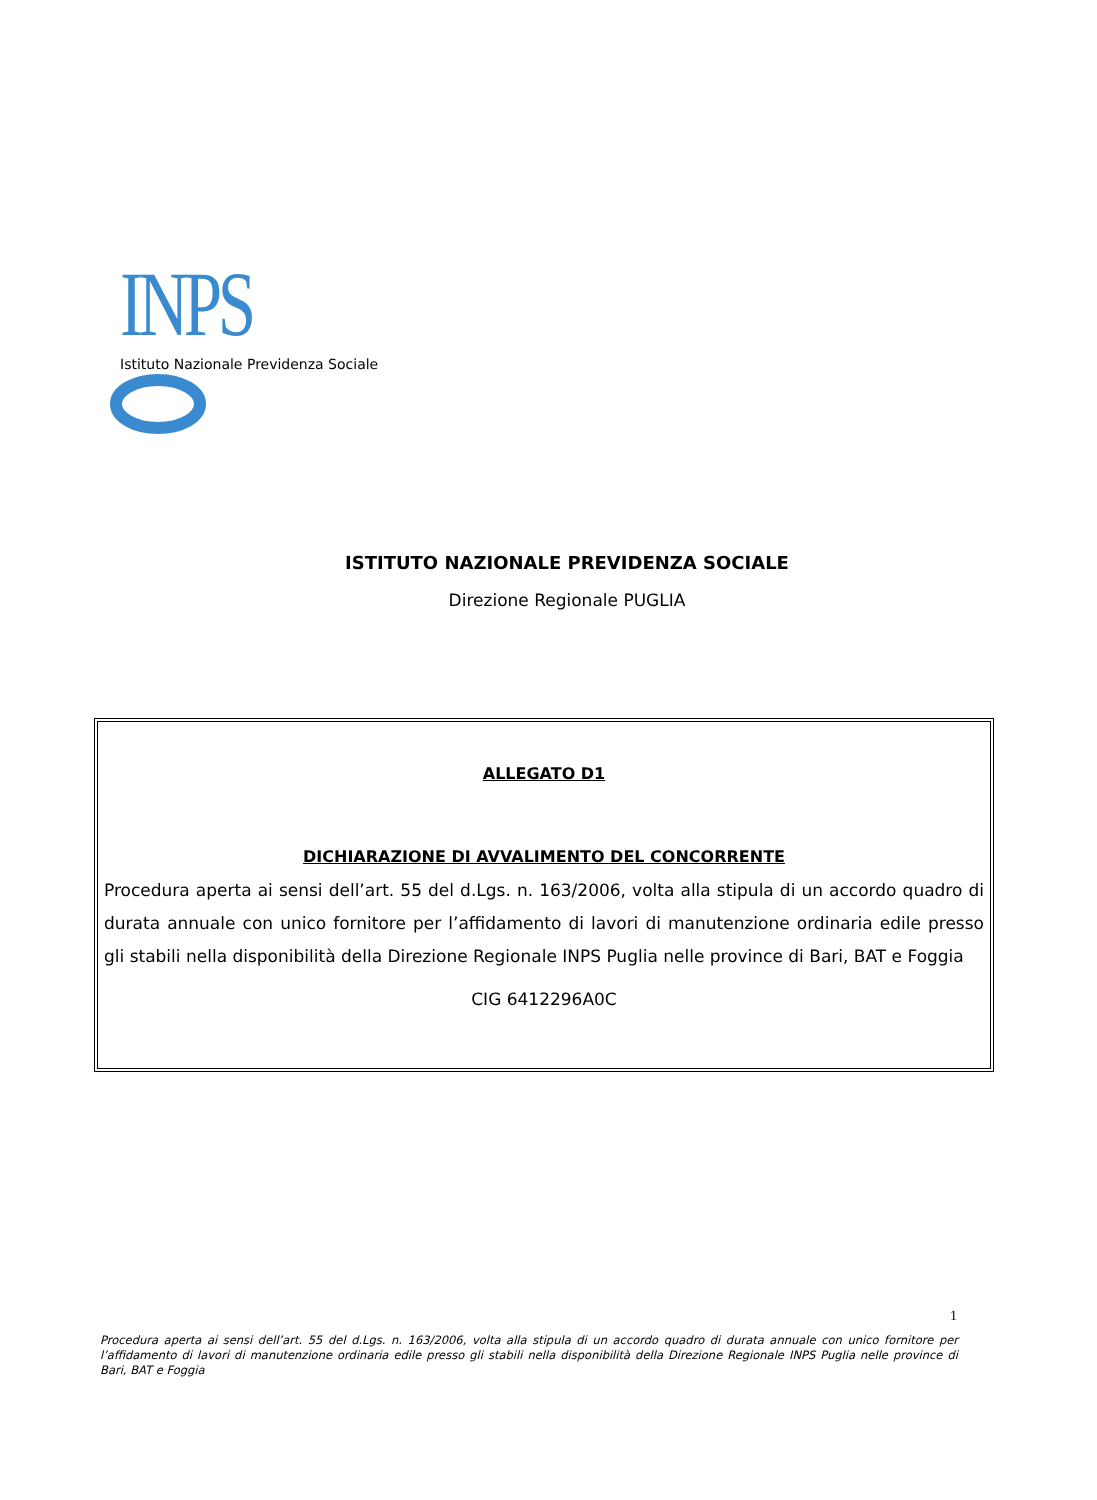INPS
Istituto Nazionale Previdenza Sociale
ISTITUTO NAZIONALE PREVIDENZA SOCIALE
Direzione Regionale PUGLIA
ALLEGATO D1
DICHIARAZIONE DI AVVALIMENTO DEL CONCORRENTE
Procedura aperta ai sensi dell’art. 55 del d.Lgs. n. 163/2006, volta alla stipula di un accordo quadro di durata annuale con unico fornitore per l’affidamento di lavori di manutenzione ordinaria edile presso gli stabili nella disponibilità della Direzione Regionale INPS Puglia nelle province di Bari, BAT e Foggia
CIG 6412296A0C
1
Procedura aperta ai sensi dell’art. 55 del d.Lgs. n. 163/2006, volta alla stipula di un accordo quadro di durata annuale con unico fornitore per l’affidamento di lavori di manutenzione ordinaria edile presso gli stabili nella disponibilità della Direzione Regionale INPS Puglia nelle province di Bari, BAT e Foggia